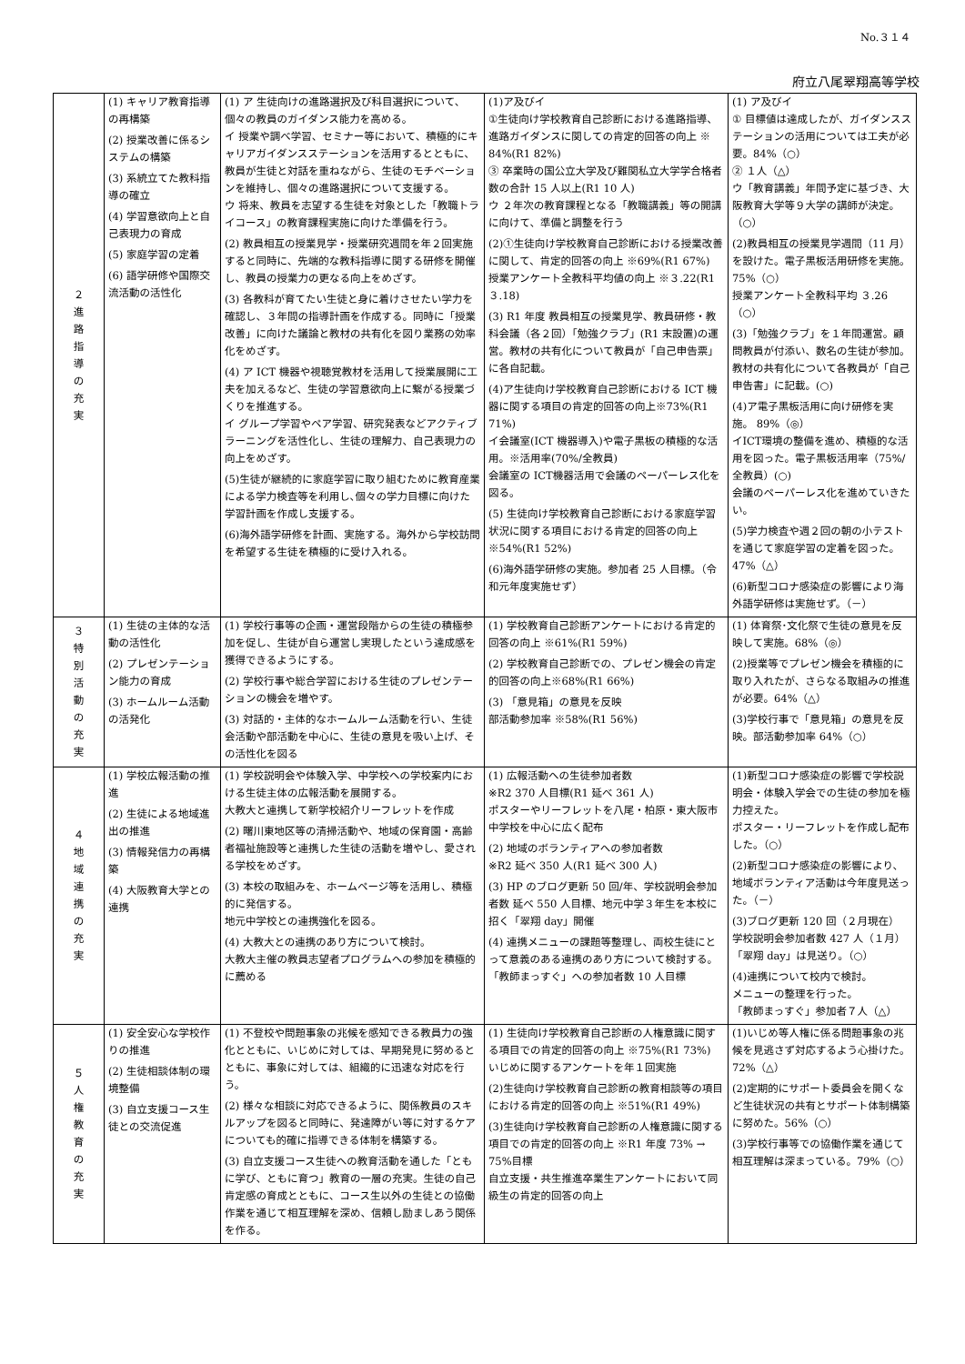No.３１４
府立八尾翠翔高等学校
| ２ 進 路 指 導 の 充 実 | (1) キャリア教育指導の再構築 (2) 授業改善に係るシステムの構築 (3) 系統立てた教科指導の確立 (4) 学習意欲向上と自己表現力の育成 (5) 家庭学習の定着 (6) 語学研修や国際交流活動の活性化 | (1) ア 生徒向けの進路選択及び科目選択について、個々の教員のガイダンス能力を高める。 イ 授業や調べ学習、セミナー等において、積極的にキャリアガイダンスステーションを活用するとともに、教員が生徒と対話を重ねながら、生徒のモチベーションを維持し、個々の進路選択について支援する。 ウ 将来、教員を志望する生徒を対象とした「教職トライコース」の教育課程実施に向けた準備を行う。 (2) 教員相互の授業見学・授業研究週間を年２回実施すると同時に、先端的な教科指導に関する研修を開催し、教員の授業力の更なる向上をめざす。 (3) 各教科が育てたい生徒と身に着けさせたい学力を確認し、３年間の指導計画を作成する。同時に「授業改善」に向けた議論と教材の共有化を図り業務の効率化をめざす。 (4) ア ICT 機器や視聴覚教材を活用して授業展開に工夫を加えるなど、生徒の学習意欲向上に繋がる授業づくりを推進する。 イ グループ学習やペア学習、研究発表などアクティブラーニングを活性化し、生徒の理解力、自己表現力の向上をめざす。 (5)生徒が継続的に家庭学習に取り組むために教育産業による学力検査等を利用し､個々の学力目標に向けた学習計画を作成し支援する。 (6)海外語学研修を計画、実施する。海外から学校訪問を希望する生徒を積極的に受け入れる。 | (1)ア及びイ ①生徒向け学校教育自己診断における進路指導、進路ガイダンスに関しての肯定的回答の向上 ※ 84%(R1 82%) ③ 卒業時の国公立大学及び難関私立大学学合格者数の合計 15 人以上(R1 10 人) ウ ２年次の教育課程となる「教職講義」等の開講に向けて、準備と調整を行う (2)①生徒向け学校教育自己診断における授業改善に関して、肯定的回答の向上 ※69%(R1 67%) 授業アンケート全教科平均値の向上 ※３.22(R1 ３.18) (3) R1 年度 教員相互の授業見学、教員研修・教科会議（各２回）「勉強クラブ」(R1 末設置)の運営。教材の共有化について教員が「自己申告票」に各自記載。 (4)ア生徒向け学校教育自己診断における ICT 機器に関する項目の肯定的回答の向上※73%(R1 71%) イ会議室(ICT 機器導入)や電子黒板の積極的な活用。※活用率(70%/全教員) 会議室の ICT機器活用で会議のペーパーレス化を図る。 (5) 生徒向け学校教育自己診断における家庭学習状況に関する項目における肯定的回答の向上 ※54%(R1 52%) (6)海外語学研修の実施。参加者 25 人目標。（令和元年度実施せず） | (1) ア及びイ ① 目標値は達成したが、ガイダンスステーションの活用については工夫が必要。84%（○） ② １人（△） ウ「教育講義」年間予定に基づき、大阪教育大学等９大学の講師が決定。（○） (2)教員相互の授業見学週間（11 月）を設けた。電子黒板活用研修を実施。75%（○） 授業アンケート全教科平均 ３.26（○） (3)「勉強クラブ」を１年間運営。顧問教員が付添い、数名の生徒が参加。教材の共有化について各教員が「自己申告書」に記載。(○) (4)ア電子黒板活用に向け研修を実施。 89%（◎） イICT環境の整備を進め、積極的な活用を図った。電子黒板活用率（75%/全教員）(○) 会議のペーパーレス化を進めていきたい。 (5)学力検査や週２回の朝の小テストを通じて家庭学習の定着を図った。47%（△） (6)新型コロナ感染症の影響により海外語学研修は実施せず。（－） |
| ３ 特 別 活 動 の 充 実 | (1) 生徒の主体的な活動の活性化 (2) プレゼンテーション能力の育成 (3) ホームルーム活動の活発化 | (1) 学校行事等の企画・運営段階からの生徒の積極参加を促し、生徒が自ら運営し実現したという達成感を獲得できるようにする。 (2) 学校行事や総合学習における生徒のプレゼンテーションの機会を増やす。 (3) 対話的・主体的なホームルーム活動を行い、生徒会活動や部活動を中心に、生徒の意見を吸い上げ、その活性化を図る | (1) 学校教育自己診断アンケートにおける肯定的回答の向上 ※61%(R1 59%) (2) 学校教育自己診断での、プレゼン機会の肯定的回答の向上※68%(R1 66%) (3) 「意見箱」の意見を反映 部活動参加率 ※58%(R1 56%) | (1) 体育祭･文化祭で生徒の意見を反映して実施。68%（◎） (2)授業等でプレゼン機会を積極的に取り入れたが、さらなる取組みの推進が必要。64%（△） (3)学校行事で「意見箱」の意見を反映。部活動参加率 64%（○） |
| ４ 地 域 連 携 の 充 実 | (1) 学校広報活動の推進 (2) 生徒による地域進出の推進 (3) 情報発信力の再構築 (4) 大阪教育大学との連携 | (1) 学校説明会や体験入学、中学校への学校案内における生徒主体の広報活動を展開する。 大教大と連携して新学校紹介リーフレットを作成 (2) 曙川東地区等の清掃活動や、地域の保育園・高齢者福祉施設等と連携した生徒の活動を増やし、愛される学校をめざす。 (3) 本校の取組みを、ホームページ等を活用し、積極的に発信する。 地元中学校との連携強化を図る。 (4) 大教大との連携のあり方について検討。 大教大主催の教員志望者プログラムへの参加を積極的に薦める | (1) 広報活動への生徒参加者数 ※R2 370 人目標(R1 延べ 361 人) ポスターやリーフレットを八尾・柏原・東大阪市中学校を中心に広く配布 (2) 地域のボランティアへの参加者数 ※R2 延べ 350 人(R1 延べ 300 人) (3) HP のブログ更新 50 回/年、学校説明会参加者数 延べ 550 人目標、地元中学３年生を本校に招く「翠翔 day」開催 (4) 連携メニューの課題等整理し、両校生徒にとって意義のある連携のあり方について検討する。 「教師まっすぐ」への参加者数 10 人目標 | (1)新型コロナ感染症の影響で学校説明会・体験入学会での生徒の参加を極力控えた。 ポスター・リーフレットを作成し配布した。（○） (2)新型コロナ感染症の影響により、地域ボランティア活動は今年度見送った。（－） (3)ブログ更新 120 回（２月現在） 学校説明会参加者数 427 人（１月） 「翠翔 day」は見送り。（○） (4)連携について校内で検討。 メニューの整理を行った。 「教師まっすぐ」参加者７人（△） |
| ５ 人 権 教 育 の 充 実 | (1) 安全安心な学校作りの推進 (2) 生徒相談体制の環境整備 (3) 自立支援コース生徒との交流促進 | (1) 不登校や問題事象の兆候を感知できる教員力の強化とともに、いじめに対しては、早期発見に努めるとともに、事象に対しては、組織的に迅速な対応を行う。 (2) 様々な相談に対応できるように、関係教員のスキルアップを図ると同時に、発達障がい等に対するケアについても的確に指導できる体制を構築する。 (3) 自立支援コース生徒への教育活動を通した「ともに学び、ともに育つ」教育の一層の充実。生徒の自己肯定感の育成とともに、コース生以外の生徒との協働作業を通じて相互理解を深め、信頼し励ましあう関係を作る。 | (1) 生徒向け学校教育自己診断の人権意識に関する項目での肯定的回答の向上 ※75%(R1 73%) いじめに関するアンケートを年１回実施 (2)生徒向け学校教育自己診断の教育相談等の項目における肯定的回答の向上 ※51%(R1 49%) (3)生徒向け学校教育自己診断の人権意識に関する項目での肯定的回答の向上 ※R1 年度 73% → 75%目標 自立支援・共生推進卒業生アンケートにおいて同級生の肯定的回答の向上 | (1)いじめ等人権に係る問題事象の兆候を見逃さず対応するよう心掛けた。 72%（△） (2)定期的にサポート委員会を開くなど生徒状況の共有とサポート体制構築に努めた。56%（○） (3)学校行事等での協働作業を通じて相互理解は深まっている。79%（○） |